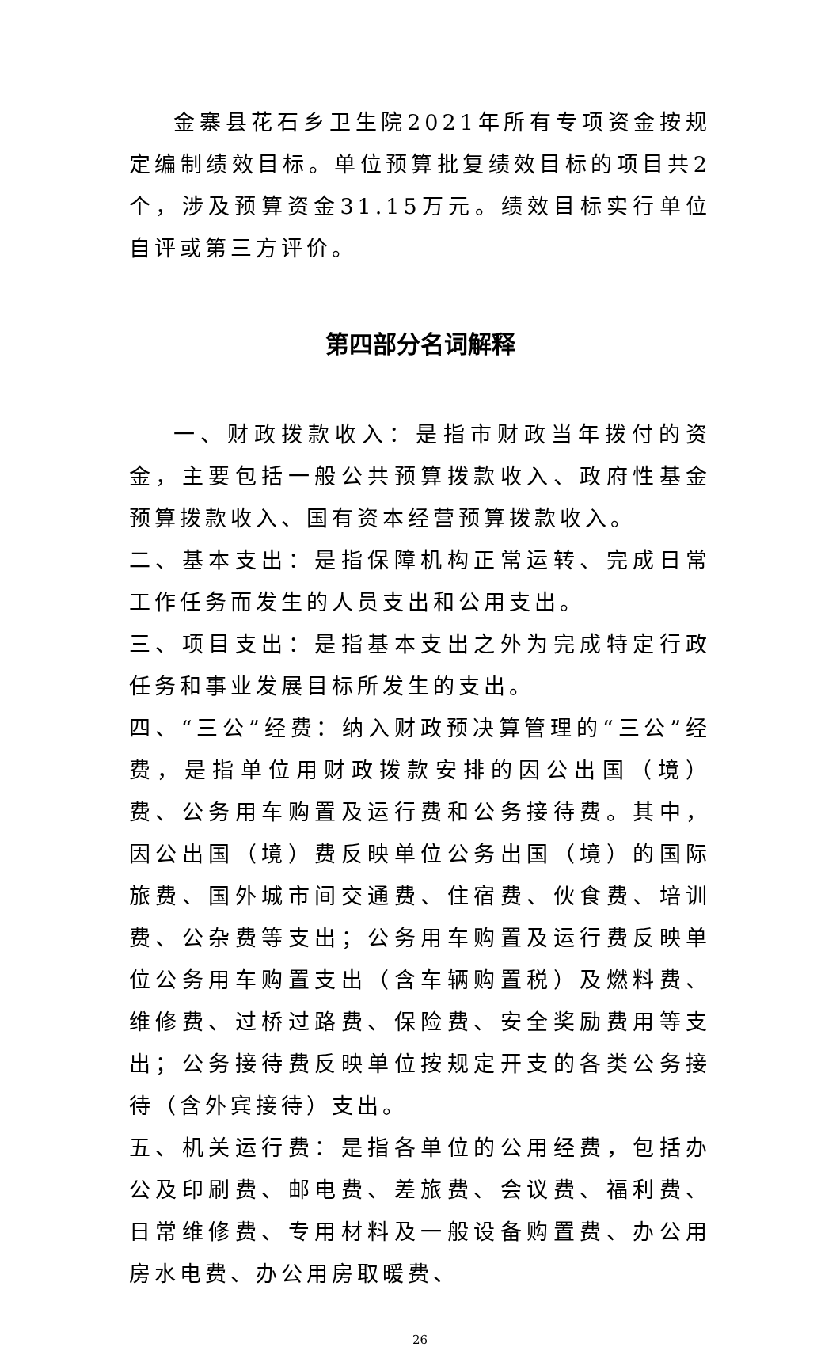金寨县花石乡卫生院2021年所有专项资金按规定编制绩效目标。单位预算批复绩效目标的项目共2个，涉及预算资金31.15万元。绩效目标实行单位自评或第三方评价。
第四部分名词解释
一、财政拨款收入：是指市财政当年拨付的资金，主要包括一般公共预算拨款收入、政府性基金预算拨款收入、国有资本经营预算拨款收入。
二、基本支出：是指保障机构正常运转、完成日常工作任务而发生的人员支出和公用支出。
三、项目支出：是指基本支出之外为完成特定行政任务和事业发展目标所发生的支出。
四、“三公”经费：纳入财政预决算管理的“三公”经费，是指单位用财政拨款安排的因公出国（境）费、公务用车购置及运行费和公务接待费。其中，因公出国（境）费反映单位公务出国（境）的国际旅费、国外城市间交通费、住宿费、伙食费、培训费、公杂费等支出；公务用车购置及运行费反映单位公务用车购置支出（含车辆购置税）及燃料费、维修费、过桥过路费、保险费、安全奖励费用等支出；公务接待费反映单位按规定开支的各类公务接待（含外宾接待）支出。
五、机关运行费：是指各单位的公用经费，包括办公及印刷费、邮电费、差旅费、会议费、福利费、日常维修费、专用材料及一般设备购置费、办公用房水电费、办公用房取暖费、
26